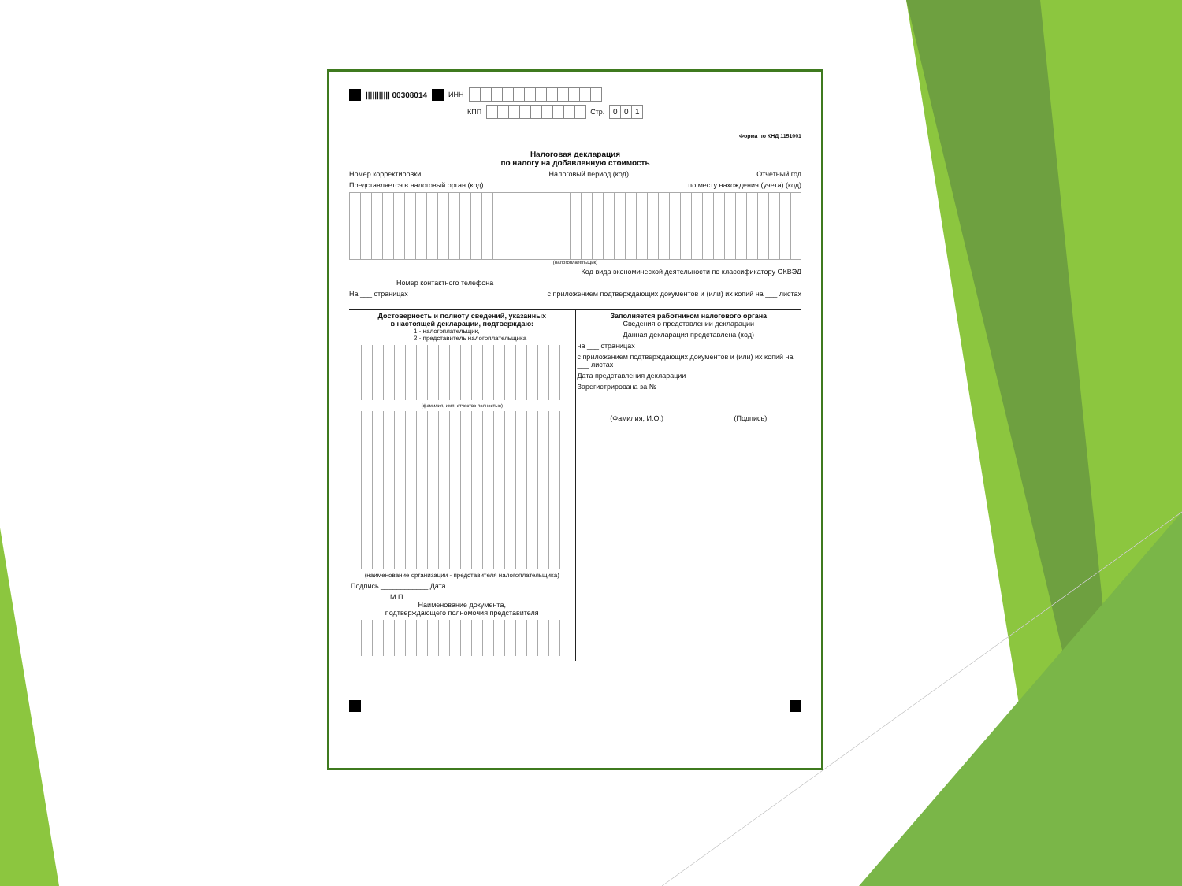||||||||||| 00308014 ИНН
КПП Стр. 001
Форма по КНД 1151001
Налоговая декларация
по налогу на добавленную стоимость
Номер корректировки Налоговый период (код) Отчетный год
Представляется в налоговый орган (код) по месту нахождения (учета) (код)
(налогоплательщик)
Код вида экономической деятельности по классификатору ОКВЭД
Номер контактного телефона
На ___ страницах с приложением подтверждающих документов и (или) их копий на ___ листах
Достоверность и полноту сведений, указанных
в настоящей декларации, подтверждаю:
1 - налогоплательщик,
2 - представитель налогоплательщика
(фамилия, имя, отчество полностью)
(наименование организации - представителя налогоплательщика)
Подпись ____________ Дата
М.П.
Наименование документа,
подтверждающего полномочия представителя
Заполняется работником налогового органа
Сведения о представлении декларации
Данная декларация представлена (код)
на ___ страницах
с приложением подтверждающих документов и (или) их копий на ___ листах
Дата представления декларации
Зарегистрирована за №
(Фамилия, И.О.) (Подпись)